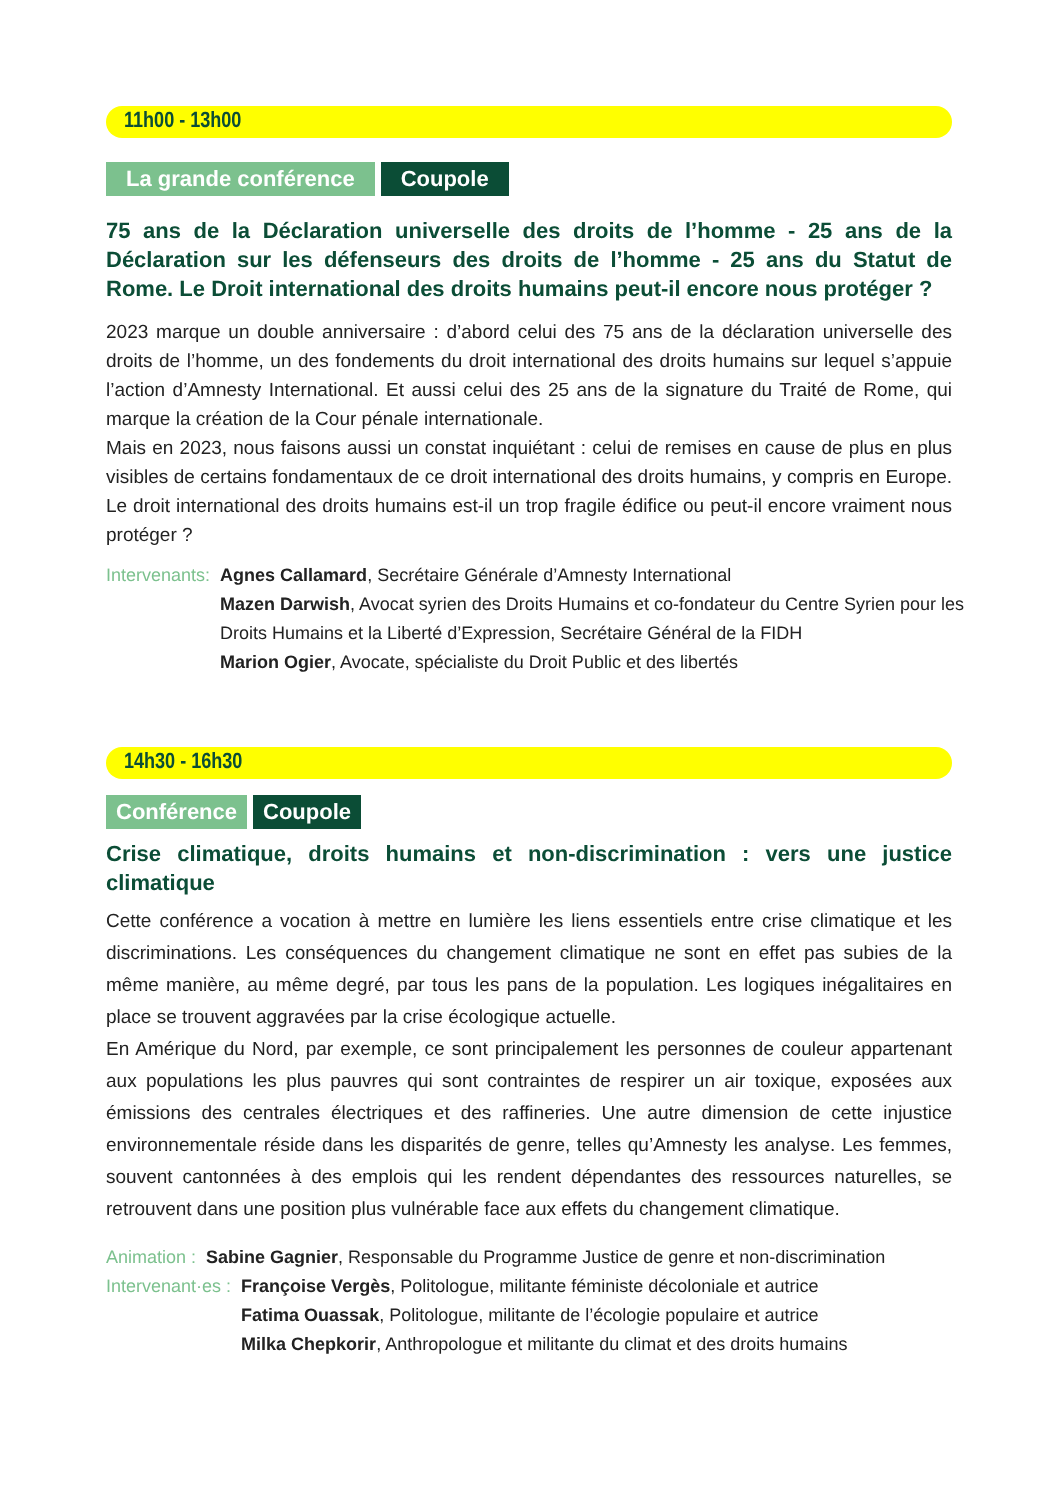11h00 - 13h00
La grande conférence Coupole
75 ans de la Déclaration universelle des droits de l’homme - 25 ans de la Déclaration sur les défenseurs des droits de l’homme - 25 ans du Statut de Rome. Le Droit international des droits humains peut-il encore nous protéger ?
2023 marque un double anniversaire : d’abord celui des 75 ans de la déclaration universelle des droits de l’homme, un des fondements du droit international des droits humains sur lequel s’appuie l’action d’Amnesty International. Et aussi celui des 25 ans de la signature du Traité de Rome, qui marque la création de la Cour pénale internationale.
Mais en 2023, nous faisons aussi un constat inquiétant : celui de remises en cause de plus en plus visibles de certains fondamentaux de ce droit international des droits humains, y compris en Europe. Le droit international des droits humains est-il un trop fragile édifice ou peut-il encore vraiment nous protéger ?
Intervenants: Agnes Callamard, Secrétaire Générale d’Amnesty International
Mazen Darwish, Avocat syrien des Droits Humains et co-fondateur du Centre Syrien pour les Droits Humains et la Liberté d’Expression, Secrétaire Général de la FIDH
Marion Ogier, Avocate, spécialiste du Droit Public et des libertés
14h30 - 16h30
Conférence Coupole
Crise climatique, droits humains et non-discrimination : vers une justice climatique
Cette conférence a vocation à mettre en lumière les liens essentiels entre crise climatique et les discriminations. Les conséquences du changement climatique ne sont en effet pas subies de la même manière, au même degré, par tous les pans de la population. Les logiques inégalitaires en place se trouvent aggravées par la crise écologique actuelle.
En Amérique du Nord, par exemple, ce sont principalement les personnes de couleur appartenant aux populations les plus pauvres qui sont contraintes de respirer un air toxique, exposées aux émissions des centrales électriques et des raffineries. Une autre dimension de cette injustice environnementale réside dans les disparités de genre, telles qu’Amnesty les analyse. Les femmes, souvent cantonnées à des emplois qui les rendent dépendantes des ressources naturelles, se retrouvent dans une position plus vulnérable face aux effets du changement climatique.
Animation : Sabine Gagnier, Responsable du Programme Justice de genre et non-discrimination
Intervenant·es : Françoise Vergès, Politologue, militante féministe décoloniale et autrice
Fatima Ouassak, Politologue, militante de l’écologie populaire et autrice
Milka Chepkorir, Anthropologue et militante du climat et des droits humains